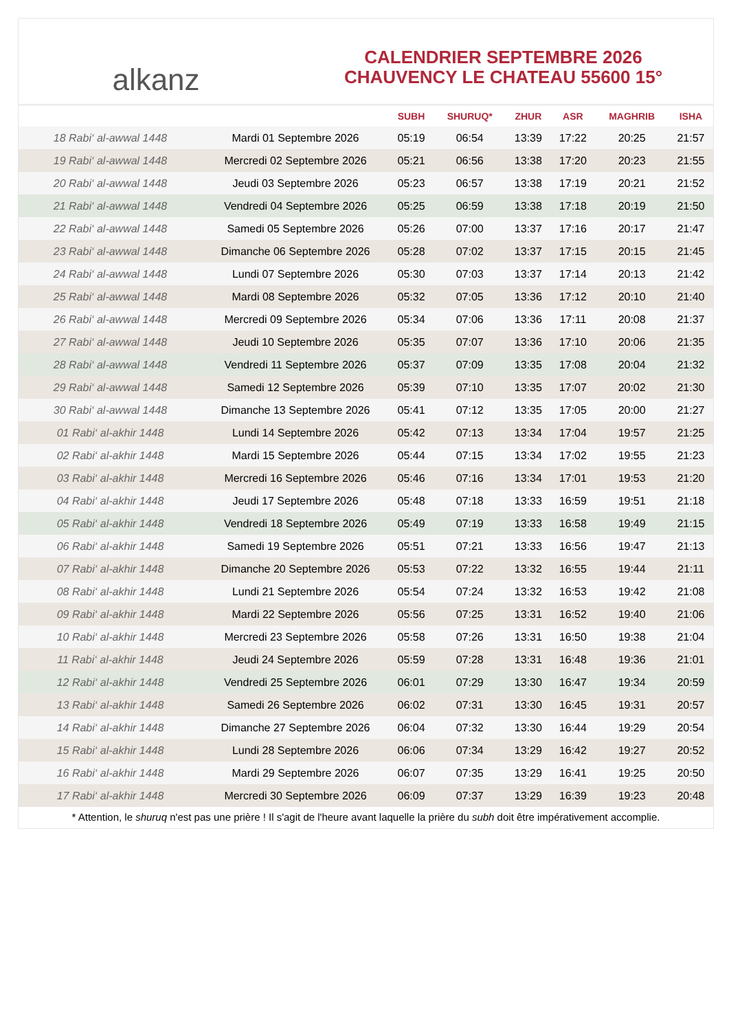alkanz
CALENDRIER SEPTEMBRE 2026
CHAUVENCY LE CHATEAU 55600 15°
| | | SUBH | SHURUQ* | ZHUR | ASR | MAGHRIB | ISHA |
| --- | --- | --- | --- | --- | --- | --- | --- |
| 18 Rabi‘ al-awwal 1448 | Mardi 01 Septembre 2026 | 05:19 | 06:54 | 13:39 | 17:22 | 20:25 | 21:57 |
| 19 Rabi‘ al-awwal 1448 | Mercredi 02 Septembre 2026 | 05:21 | 06:56 | 13:38 | 17:20 | 20:23 | 21:55 |
| 20 Rabi‘ al-awwal 1448 | Jeudi 03 Septembre 2026 | 05:23 | 06:57 | 13:38 | 17:19 | 20:21 | 21:52 |
| 21 Rabi‘ al-awwal 1448 | Vendredi 04 Septembre 2026 | 05:25 | 06:59 | 13:38 | 17:18 | 20:19 | 21:50 |
| 22 Rabi‘ al-awwal 1448 | Samedi 05 Septembre 2026 | 05:26 | 07:00 | 13:37 | 17:16 | 20:17 | 21:47 |
| 23 Rabi‘ al-awwal 1448 | Dimanche 06 Septembre 2026 | 05:28 | 07:02 | 13:37 | 17:15 | 20:15 | 21:45 |
| 24 Rabi‘ al-awwal 1448 | Lundi 07 Septembre 2026 | 05:30 | 07:03 | 13:37 | 17:14 | 20:13 | 21:42 |
| 25 Rabi‘ al-awwal 1448 | Mardi 08 Septembre 2026 | 05:32 | 07:05 | 13:36 | 17:12 | 20:10 | 21:40 |
| 26 Rabi‘ al-awwal 1448 | Mercredi 09 Septembre 2026 | 05:34 | 07:06 | 13:36 | 17:11 | 20:08 | 21:37 |
| 27 Rabi‘ al-awwal 1448 | Jeudi 10 Septembre 2026 | 05:35 | 07:07 | 13:36 | 17:10 | 20:06 | 21:35 |
| 28 Rabi‘ al-awwal 1448 | Vendredi 11 Septembre 2026 | 05:37 | 07:09 | 13:35 | 17:08 | 20:04 | 21:32 |
| 29 Rabi‘ al-awwal 1448 | Samedi 12 Septembre 2026 | 05:39 | 07:10 | 13:35 | 17:07 | 20:02 | 21:30 |
| 30 Rabi‘ al-awwal 1448 | Dimanche 13 Septembre 2026 | 05:41 | 07:12 | 13:35 | 17:05 | 20:00 | 21:27 |
| 01 Rabi‘ al-akhir 1448 | Lundi 14 Septembre 2026 | 05:42 | 07:13 | 13:34 | 17:04 | 19:57 | 21:25 |
| 02 Rabi‘ al-akhir 1448 | Mardi 15 Septembre 2026 | 05:44 | 07:15 | 13:34 | 17:02 | 19:55 | 21:23 |
| 03 Rabi‘ al-akhir 1448 | Mercredi 16 Septembre 2026 | 05:46 | 07:16 | 13:34 | 17:01 | 19:53 | 21:20 |
| 04 Rabi‘ al-akhir 1448 | Jeudi 17 Septembre 2026 | 05:48 | 07:18 | 13:33 | 16:59 | 19:51 | 21:18 |
| 05 Rabi‘ al-akhir 1448 | Vendredi 18 Septembre 2026 | 05:49 | 07:19 | 13:33 | 16:58 | 19:49 | 21:15 |
| 06 Rabi‘ al-akhir 1448 | Samedi 19 Septembre 2026 | 05:51 | 07:21 | 13:33 | 16:56 | 19:47 | 21:13 |
| 07 Rabi‘ al-akhir 1448 | Dimanche 20 Septembre 2026 | 05:53 | 07:22 | 13:32 | 16:55 | 19:44 | 21:11 |
| 08 Rabi‘ al-akhir 1448 | Lundi 21 Septembre 2026 | 05:54 | 07:24 | 13:32 | 16:53 | 19:42 | 21:08 |
| 09 Rabi‘ al-akhir 1448 | Mardi 22 Septembre 2026 | 05:56 | 07:25 | 13:31 | 16:52 | 19:40 | 21:06 |
| 10 Rabi‘ al-akhir 1448 | Mercredi 23 Septembre 2026 | 05:58 | 07:26 | 13:31 | 16:50 | 19:38 | 21:04 |
| 11 Rabi‘ al-akhir 1448 | Jeudi 24 Septembre 2026 | 05:59 | 07:28 | 13:31 | 16:48 | 19:36 | 21:01 |
| 12 Rabi‘ al-akhir 1448 | Vendredi 25 Septembre 2026 | 06:01 | 07:29 | 13:30 | 16:47 | 19:34 | 20:59 |
| 13 Rabi‘ al-akhir 1448 | Samedi 26 Septembre 2026 | 06:02 | 07:31 | 13:30 | 16:45 | 19:31 | 20:57 |
| 14 Rabi‘ al-akhir 1448 | Dimanche 27 Septembre 2026 | 06:04 | 07:32 | 13:30 | 16:44 | 19:29 | 20:54 |
| 15 Rabi‘ al-akhir 1448 | Lundi 28 Septembre 2026 | 06:06 | 07:34 | 13:29 | 16:42 | 19:27 | 20:52 |
| 16 Rabi‘ al-akhir 1448 | Mardi 29 Septembre 2026 | 06:07 | 07:35 | 13:29 | 16:41 | 19:25 | 20:50 |
| 17 Rabi‘ al-akhir 1448 | Mercredi 30 Septembre 2026 | 06:09 | 07:37 | 13:29 | 16:39 | 19:23 | 20:48 |
* Attention, le shuruq n'est pas une prière ! Il s'agit de l'heure avant laquelle la prière du subh doit être impérativement accomplie.